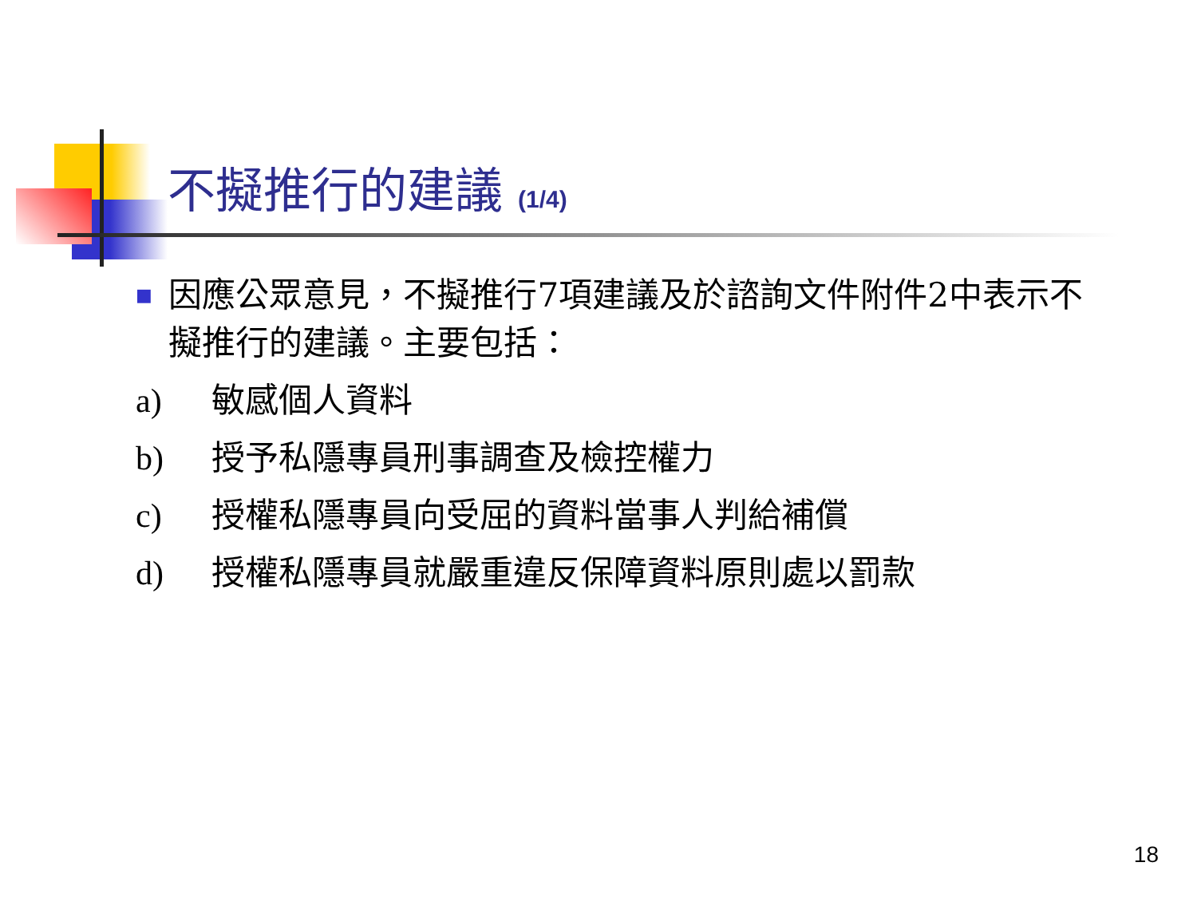不擬推行的建議 (1/4)
■
因應公眾意見，不擬推行7項建議及於諮詢文件附件2中表示不擬推行的建議。主要包括：
a) 敏感個人資料
b) 授予私隱專員刑事調查及檢控權力
c) 授權私隱專員向受屈的資料當事人判給補償
d) 授權私隱專員就嚴重違反保障資料原則處以罰款
18